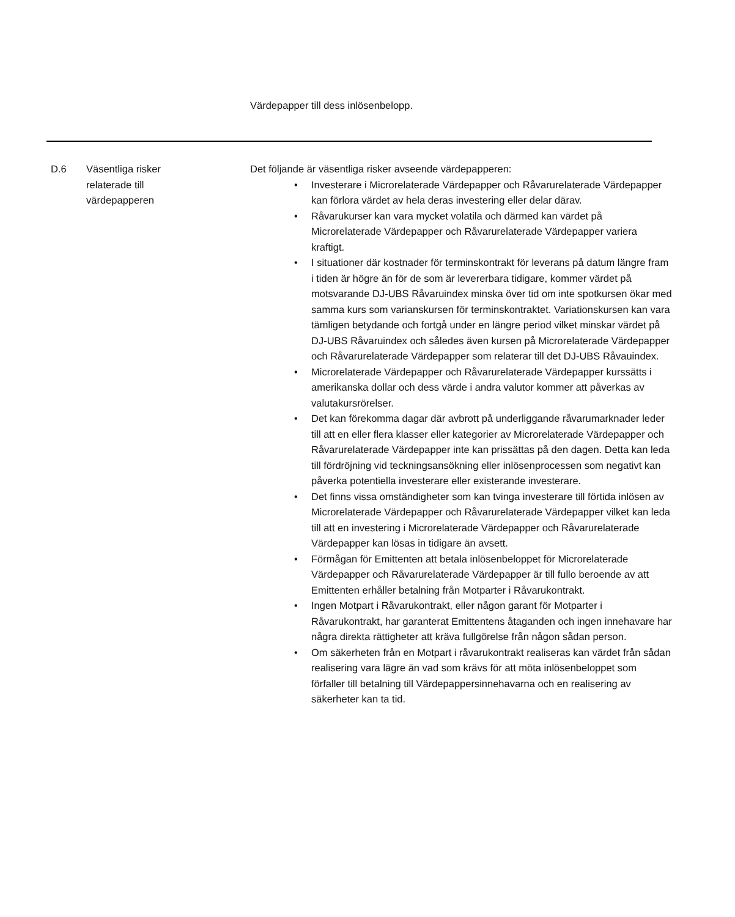Värdepapper till dess inlösenbelopp.
| D.6 | Väsentliga risker relaterade till värdepapperen | Det följande är väsentliga risker avseende värdepapperen: • Investerare i Microrelaterade Värdepapper och Råvarurelaterade Värdepapper kan förlora värdet av hela deras investering eller delar därav. • Råvarukurser kan vara mycket volatila och därmed kan värdet på Microrelaterade Värdepapper och Råvarurelaterade Värdepapper variera kraftigt. • I situationer där kostnader för terminskontrakt för leverans på datum längre fram i tiden är högre än för de som är levererbara tidigare, kommer värdet på motsvarande DJ-UBS Råvaruindex minska över tid om inte spotkursen ökar med samma kurs som varianskursen för terminskontraktet. Variationskursen kan vara tämligen betydande och fortgå under en längre period vilket minskar värdet på DJ-UBS Råvaruindex och således även kursen på Microrelaterade Värdepapper och Råvarurelaterade Värdepapper som relaterar till det DJ-UBS Råvauindex. • Microrelaterade Värdepapper och Råvarurelaterade Värdepapper kurssätts i amerikanska dollar och dess värde i andra valutor kommer att påverkas av valutakursrörelser. • Det kan förekomma dagar där avbrott på underliggande råvarumarknader leder till att en eller flera klasser eller kategorier av Microrelaterade Värdepapper och Råvarurelaterade Värdepapper inte kan prissättas på den dagen. Detta kan leda till fördröjning vid teckningsansökning eller inlösenprocessen som negativt kan påverka potentiella investerare eller existerande investerare. • Det finns vissa omständigheter som kan tvinga investerare till förtida inlösen av Microrelaterade Värdepapper och Råvarurelaterade Värdepapper vilket kan leda till att en investering i Microrelaterade Värdepapper och Råvarurelaterade Värdepapper kan lösas in tidigare än avsett. • Förmågan för Emittenten att betala inlösenbeloppet för Microrelaterade Värdepapper och Råvarurelaterade Värdepapper är till fullo beroende av att Emittenten erhåller betalning från Motparter i Råvarukontrakt. • Ingen Motpart i Råvarukontrakt, eller någon garant för Motparter i Råvarukontrakt, har garanterat Emittentens åtaganden och ingen innehavare har några direkta rättigheter att kräva fullgörelse från någon sådan person. • Om säkerheten från en Motpart i råvarukontrakt realiseras kan värdet från sådan realisering vara lägre än vad som krävs för att möta inlösenbeloppet som förfaller till betalning till Värdepappersinnehavarna och en realisering av säkerheter kan ta tid. |